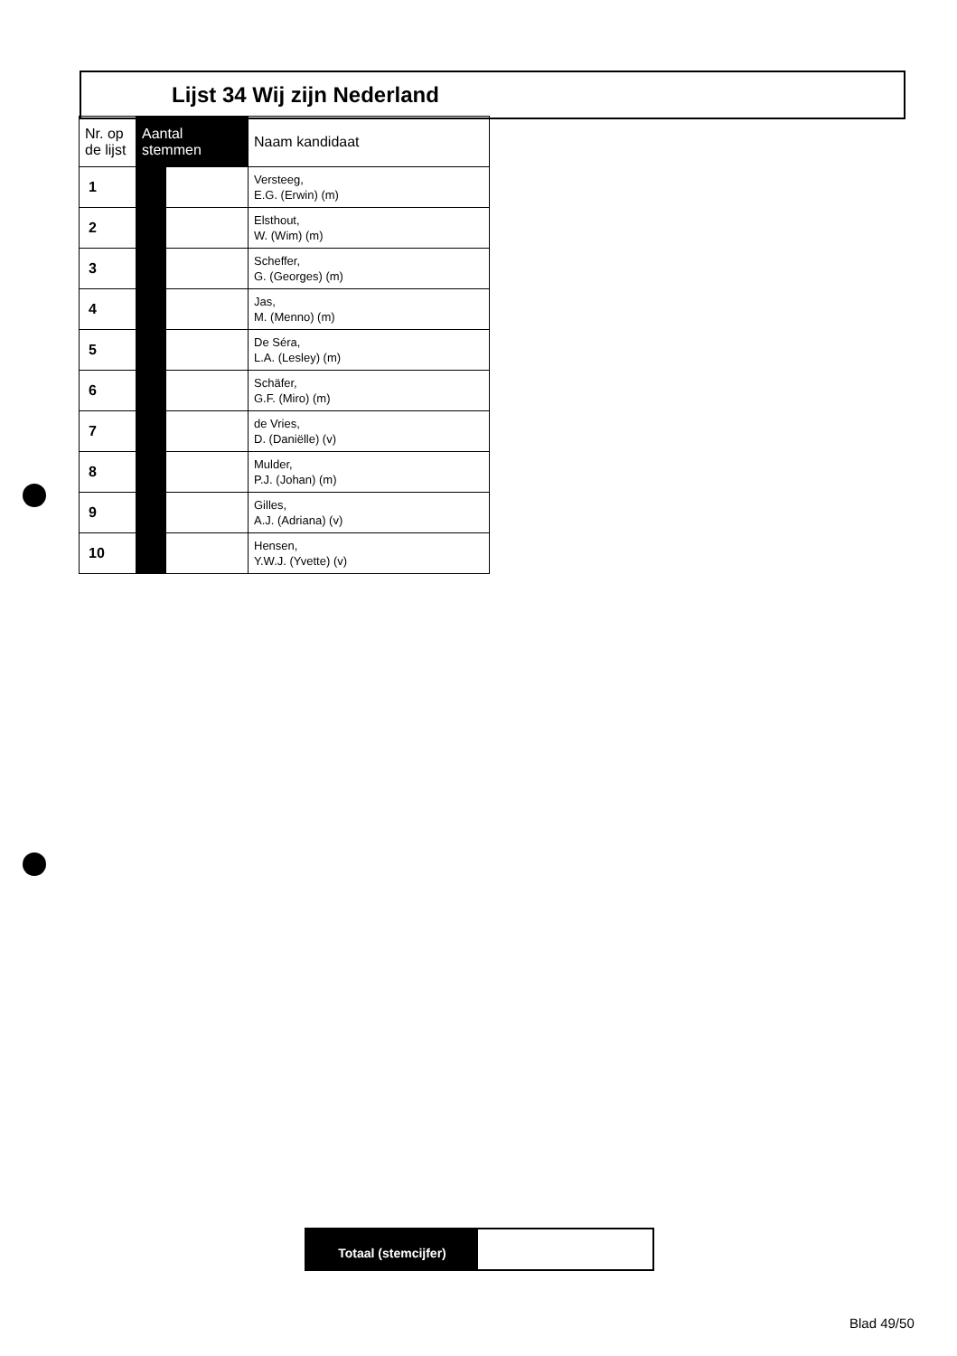Lijst 34 Wij zijn Nederland
| Nr. op de lijst | Aantal stemmen | | Naam kandidaat |
| --- | --- | --- | --- |
| 1 | | | Versteeg, E.G. (Erwin) (m) |
| 2 | | | Elsthout, W. (Wim) (m) |
| 3 | | | Scheffer, G. (Georges) (m) |
| 4 | | | Jas, M. (Menno) (m) |
| 5 | | | De Séra, L.A. (Lesley) (m) |
| 6 | | | Schäfer, G.F. (Miro) (m) |
| 7 | | | de Vries, D. (Daniëlle) (v) |
| 8 | | | Mulder, P.J. (Johan) (m) |
| 9 | | | Gilles, A.J. (Adriana) (v) |
| 10 | | | Hensen, Y.W.J. (Yvette) (v) |
Totaal (stemcijfer)
Blad 49/50